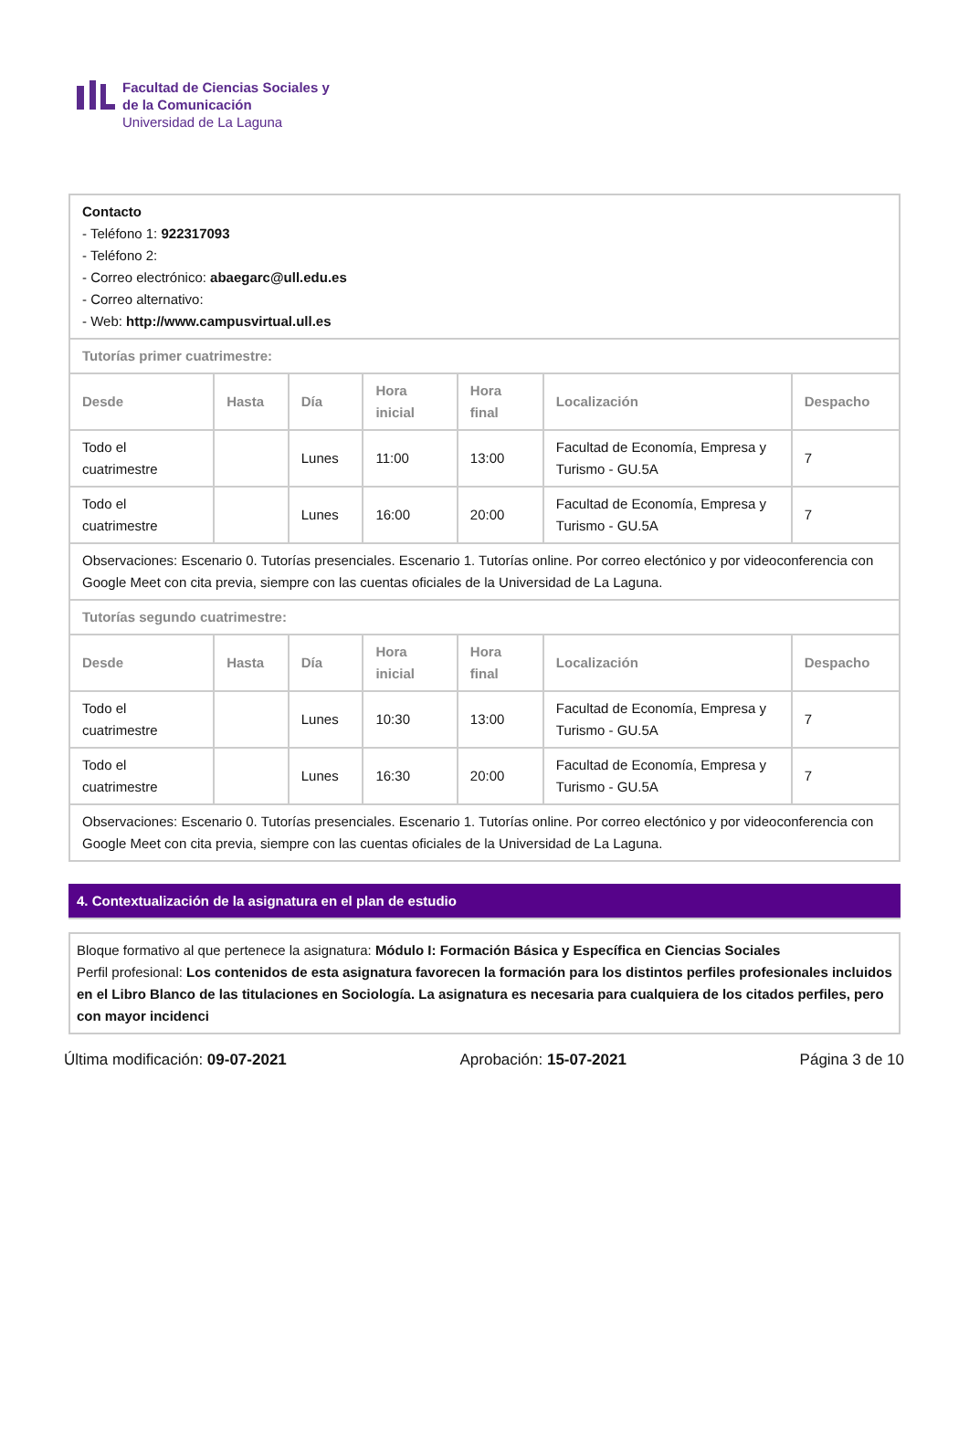Facultad de Ciencias Sociales y
de la Comunicación
Universidad de La Laguna
| Contacto - Teléfono 1: 922317093 - Teléfono 2: - Correo electrónico: abaegarc@ull.edu.es - Correo alternativo: - Web: http://www.campusvirtual.ull.es | | | | | | |
| Tutorías primer cuatrimestre: | | | | | | |
| Desde | Hasta | Día | Hora inicial | Hora final | Localización | Despacho |
| Todo el cuatrimestre | | Lunes | 11:00 | 13:00 | Facultad de Economía, Empresa y Turismo - GU.5A | 7 |
| Todo el cuatrimestre | | Lunes | 16:00 | 20:00 | Facultad de Economía, Empresa y Turismo - GU.5A | 7 |
| Observaciones: Escenario 0. Tutorías presenciales. Escenario 1. Tutorías online. Por correo electónico y por videoconferencia con Google Meet con cita previa, siempre con las cuentas oficiales de la Universidad de La Laguna. | | | | | | |
| Tutorías segundo cuatrimestre: | | | | | | |
| Desde | Hasta | Día | Hora inicial | Hora final | Localización | Despacho |
| Todo el cuatrimestre | | Lunes | 10:30 | 13:00 | Facultad de Economía, Empresa y Turismo - GU.5A | 7 |
| Todo el cuatrimestre | | Lunes | 16:30 | 20:00 | Facultad de Economía, Empresa y Turismo - GU.5A | 7 |
| Observaciones: Escenario 0. Tutorías presenciales. Escenario 1. Tutorías online. Por correo electónico y por videoconferencia con Google Meet con cita previa, siempre con las cuentas oficiales de la Universidad de La Laguna. | | | | | | |
4. Contextualización de la asignatura en el plan de estudio
Bloque formativo al que pertenece la asignatura: Módulo I: Formación Básica y Específica en Ciencias Sociales
Perfil profesional: Los contenidos de esta asignatura favorecen la formación para los distintos perfiles profesionales incluidos en el Libro Blanco de las titulaciones en Sociología. La asignatura es necesaria para cualquiera de los citados perfiles, pero con mayor incidenci
Última modificación: 09-07-2021 Aprobación: 15-07-2021 Página 3 de 10